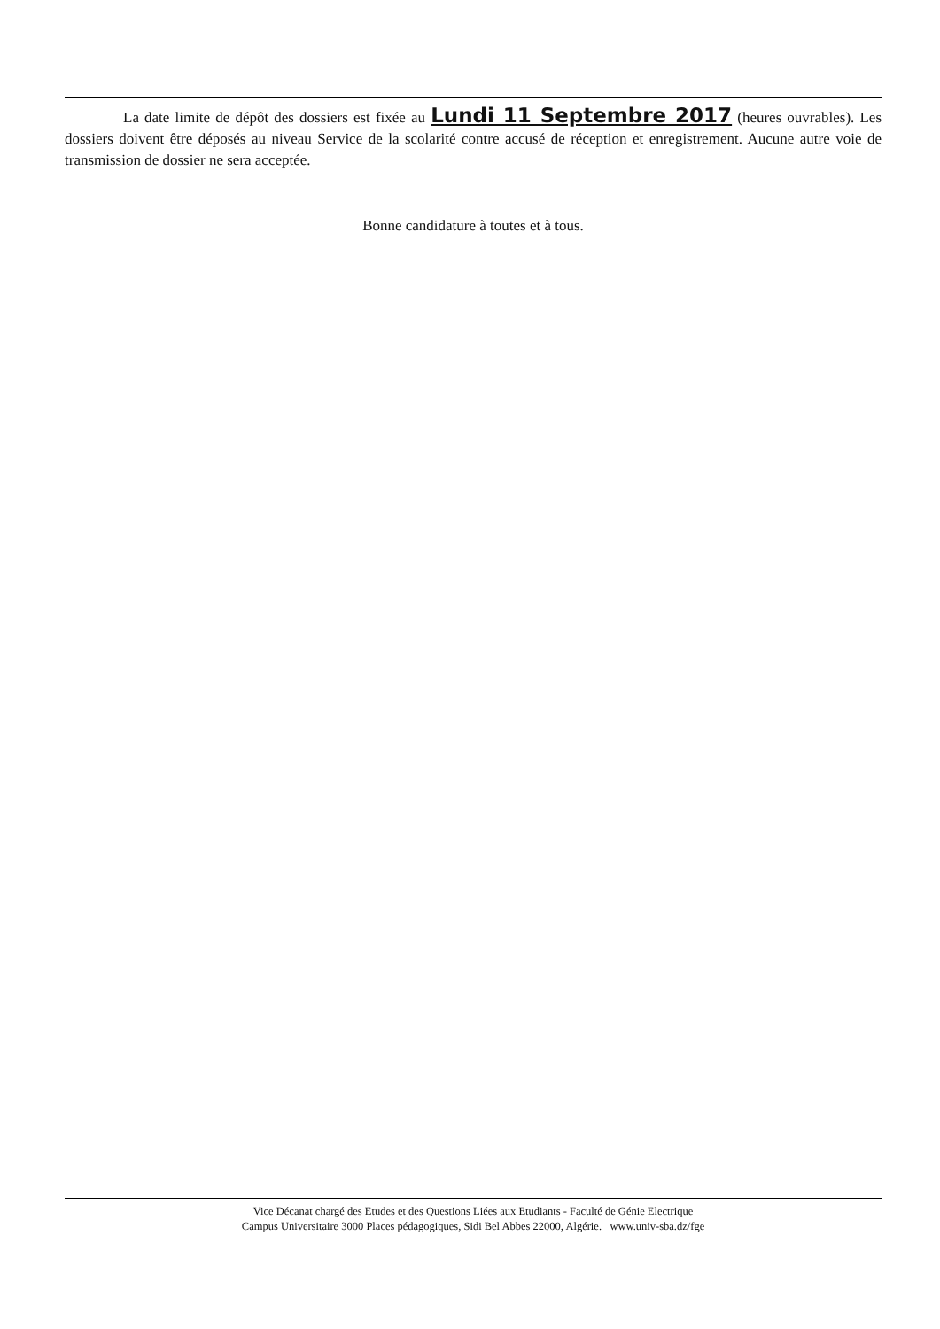La date limite de dépôt des dossiers est fixée au Lundi 11 Septembre 2017 (heures ouvrables). Les dossiers doivent être déposés au niveau Service de la scolarité contre accusé de réception et enregistrement. Aucune autre voie de transmission de dossier ne sera acceptée.
Bonne candidature à toutes et à tous.
Vice Décanat chargé des Etudes et des Questions Liées aux Etudiants - Faculté de Génie Electrique
Campus Universitaire 3000 Places pédagogiques, Sidi Bel Abbes 22000, Algérie. www.univ-sba.dz/fge